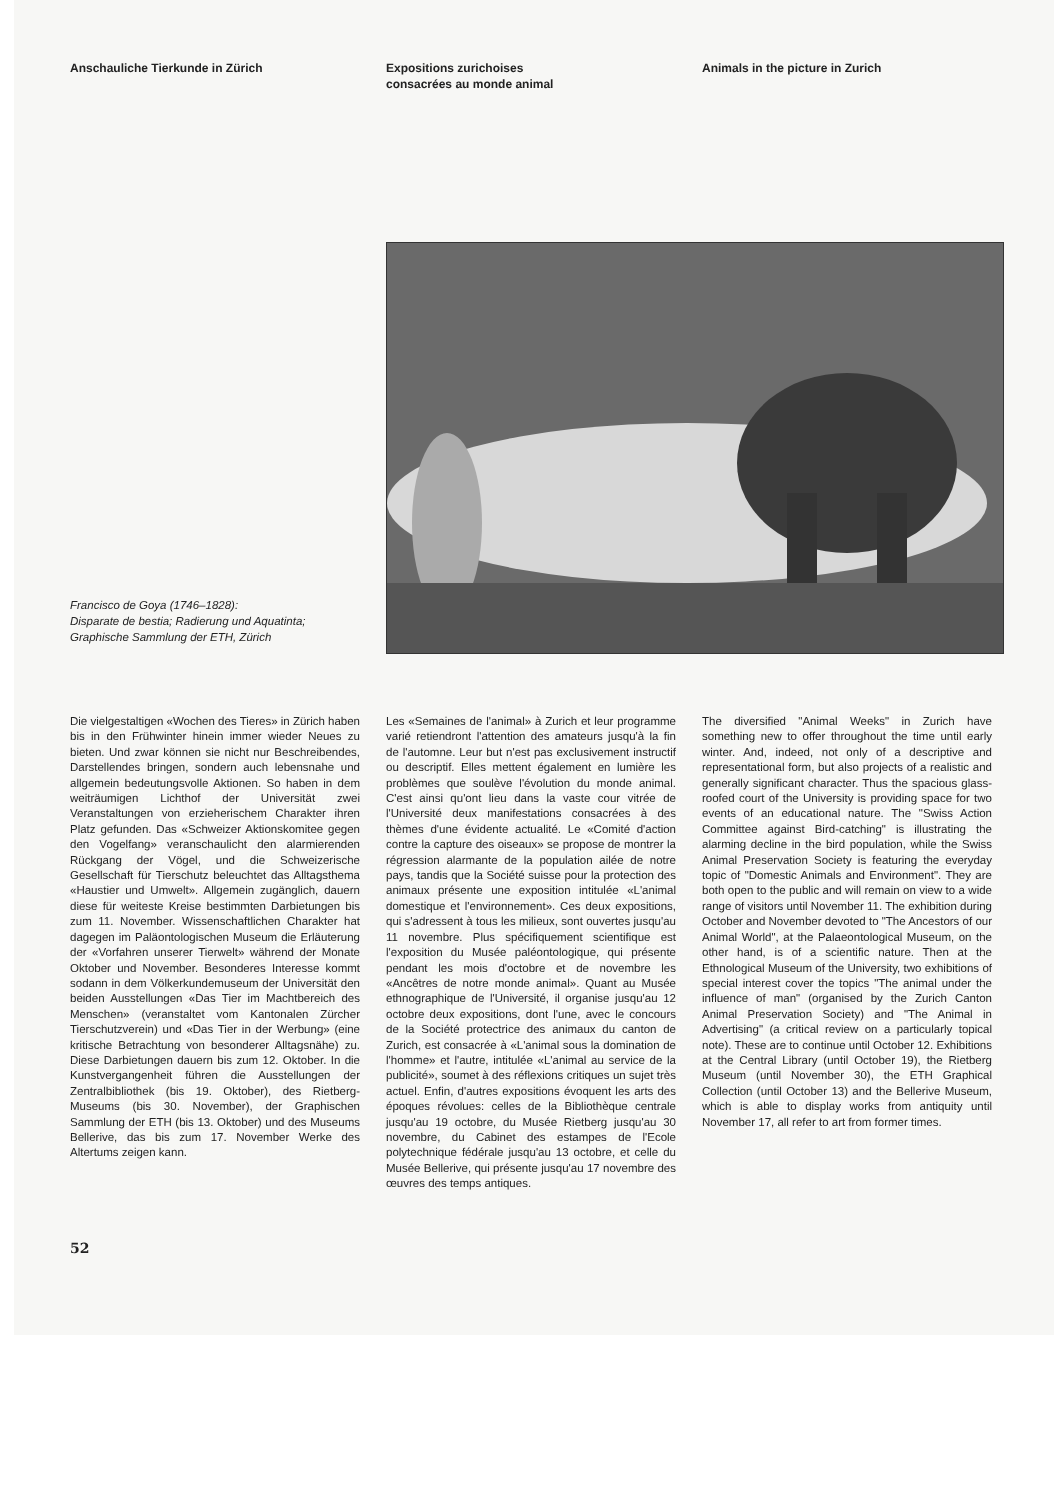Anschauliche Tierkunde in Zürich Expositions zurichoises
consacrées au monde animal
Animals in the picture in Zurich
Francisco de Goya (1746–1828):
Disparate de bestia; Radierung und Aquatinta;
Graphische Sammlung der ETH, Zürich
Die vielgestaltigen «Wochen des Tieres» in Zürich haben bis in den Frühwinter hinein immer wieder Neues zu bieten. Und zwar können sie nicht nur Beschreibendes, Darstellendes bringen, sondern auch lebensnahe und allgemein bedeutungsvolle Aktionen. So haben in dem weiträumigen Lichthof der Universität zwei Veranstaltungen von erzieherischem Charakter ihren Platz gefunden. Das «Schweizer Aktionskomitee gegen den Vogelfang» veranschaulicht den alarmierenden Rückgang der Vögel, und die Schweizerische Gesellschaft für Tierschutz beleuchtet das Alltagsthema «Haustier und Umwelt». Allgemein zugänglich, dauern diese für weiteste Kreise bestimmten Darbietungen bis zum 11. November. Wissenschaftlichen Charakter hat dagegen im Paläontologischen Museum die Erläuterung der «Vorfahren unserer Tierwelt» während der Monate Oktober und November. Besonderes Interesse kommt sodann in dem Völkerkundemuseum der Universität den beiden Ausstellungen «Das Tier im Machtbereich des Menschen» (veranstaltet vom Kantonalen Zürcher Tierschutzverein) und «Das Tier in der Werbung» (eine kritische Betrachtung von besonderer Alltagsnähe) zu. Diese Darbietungen dauern bis zum 12. Oktober. In die Kunstvergangenheit führen die Ausstellungen der Zentralbibliothek (bis 19. Oktober), des Rietberg-Museums (bis 30. November), der Graphischen Sammlung der ETH (bis 13. Oktober) und des Museums Bellerive, das bis zum 17. November Werke des Altertums zeigen kann.
Les «Semaines de l'animal» à Zurich et leur programme varié retiendront l'attention des amateurs jusqu'à la fin de l'automne. Leur but n'est pas exclusivement instructif ou descriptif. Elles mettent également en lumière les problèmes que soulève l'évolution du monde animal. C'est ainsi qu'ont lieu dans la vaste cour vitrée de l'Université deux manifestations consacrées à des thèmes d'une évidente actualité. Le «Comité d'action contre la capture des oiseaux» se propose de montrer la régression alarmante de la population ailée de notre pays, tandis que la Société suisse pour la protection des animaux présente une exposition intitulée «L'animal domestique et l'environnement». Ces deux expositions, qui s'adressent à tous les milieux, sont ouvertes jusqu'au 11 novembre. Plus spécifiquement scientifique est l'exposition du Musée paléontologique, qui présente pendant les mois d'octobre et de novembre les «Ancêtres de notre monde animal». Quant au Musée ethnographique de l'Université, il organise jusqu'au 12 octobre deux expositions, dont l'une, avec le concours de la Société protectrice des animaux du canton de Zurich, est consacrée à «L'animal sous la domination de l'homme» et l'autre, intitulée «L'animal au service de la publicité», soumet à des réflexions critiques un sujet très actuel. Enfin, d'autres expositions évoquent les arts des époques révolues: celles de la Bibliothèque centrale jusqu'au 19 octobre, du Musée Rietberg jusqu'au 30 novembre, du Cabinet des estampes de l'Ecole polytechnique fédérale jusqu'au 13 octobre, et celle du Musée Bellerive, qui présente jusqu'au 17 novembre des œuvres des temps antiques.
The diversified "Animal Weeks" in Zurich have something new to offer throughout the time until early winter. And, indeed, not only of a descriptive and representational form, but also projects of a realistic and generally significant character. Thus the spacious glass-roofed court of the University is providing space for two events of an educational nature. The "Swiss Action Committee against Bird-catching" is illustrating the alarming decline in the bird population, while the Swiss Animal Preservation Society is featuring the everyday topic of "Domestic Animals and Environment". They are both open to the public and will remain on view to a wide range of visitors until November 11. The exhibition during October and November devoted to "The Ancestors of our Animal World", at the Palaeontological Museum, on the other hand, is of a scientific nature. Then at the Ethnological Museum of the University, two exhibitions of special interest cover the topics "The animal under the influence of man" (organised by the Zurich Canton Animal Preservation Society) and "The Animal in Advertising" (a critical review on a particularly topical note). These are to continue until October 12. Exhibitions at the Central Library (until October 19), the Rietberg Museum (until November 30), the ETH Graphical Collection (until October 13) and the Bellerive Museum, which is able to display works from antiquity until November 17, all refer to art from former times.
52